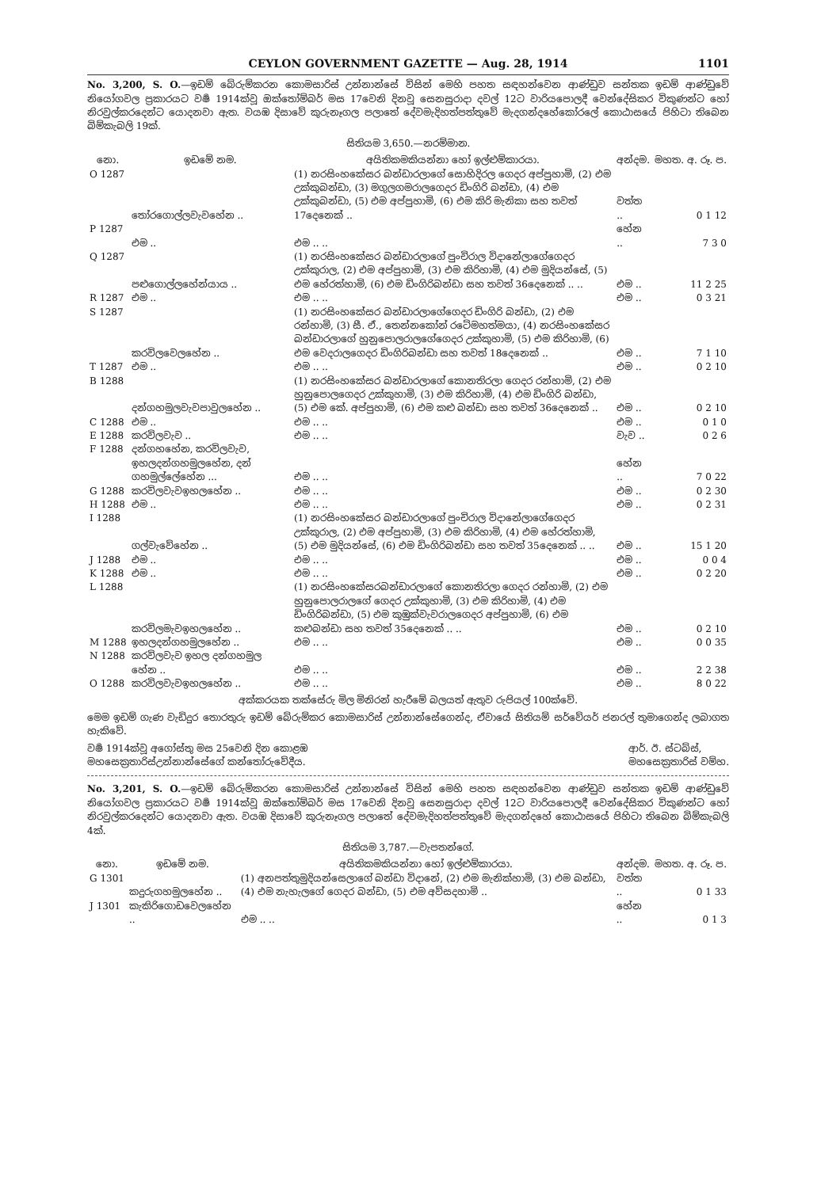CEYLON GOVERNMENT GAZETTE — Aug. 28, 1914 1101
No. 3,200, S. O.—ඉඩම් බේරුම්කරන කොමසාරිස් උන්නාන්සේ විසින් මෙහි පහත සඳහන්වෙන ආණ්ඩුව සන්තක ඉඩම් ආණ්ඩුවේ නියෝගවල ප්‍රකාරයට වර්‍ෂ 1914ක්වූ ඔක්තෝම්බර් මස 17වෙනි දිනවූ සෙනසුරාදා දවල් 12ට වාරියපොලදී වෙන්දේසිකර විකුණන්ට හෝ නිරවුල්කරදෙන්ට යොදනවා ඇත. වයඹ දිසාවේ කුරුනෑගල පලාතේ දේවමැදිහත්පත්තුවේ මැදගන්දහේකෝරලේ කොඨාසයේ පිහිටා තිබෙන බිම්කැබලි 19ක්.
සිතියම 3,650.—නරම්මාන.
| නො. | ඉඩමේ නම. | අයිතිකමකියන්නා හෝ ඉල්ළුම්කාරයා. | අන්දම. | මහත. අ. රූ. ප. |
| --- | --- | --- | --- | --- |
| O 1287 | තෝරගොල්ලවැවහේන .. | (1) නරසිංහකේසර බන්ඩාරලාගේ සොහිදිරල ගෙදර අප්පුහාමි, (2) එම උක්කුබන්ඩා, (3) මගුලගමරාලගෙදර ඩිංගිරි බන්ඩා, (4) එම උක්කුබන්ඩා, (5) එම අප්පුහාමි, (6) එම කිරි මැනිකා සහ තවත් 17දෙනෙක් .. | වත්ත .. | 0 1 12 |
| P 1287 | එම .. | එම .. .. | හේන .. | 7 3 0 |
| Q 1287 | පළුගොල්ලහේන්යාය .. | (1) නරසිංහකේසර බන්ඩාරලාගේ පුංචිරාල විදානේලාගේගෙදර උක්කුරාල, (2) එම අප්පුහාමි, (3) එම කිරිහාමි, (4) එම මුදියන්සේ, (5) එම හේරත්හාමි, (6) එම ඩිංගිරිබන්ඩා සහ තවත් 36දෙනෙක් .. .. | එම .. | 11 2 25 |
| R 1287 | එම .. | එම .. .. | එම .. | 0 3 21 |
| S 1287 | කරවිලවෙලහේන .. | (1) නරසිංහකේසර බන්ඩාරලාගේගෙදර ඩිංගිරි බන්ඩා, (2) එම රන්හාමි, (3) සී. ඒ., තෙන්නකෝන් රටේමහත්මයා, (4) නරසිංහකේසර බන්ඩාරලාගේ හුනුපොලරාලගේගෙදර උක්කුහාමි, (5) එම කිරිහාමි, (6) එම වෙදරාලගෙදර ඩිංගිරිබන්ඩා සහ තවත් 18දෙනෙක් .. | එම .. | 7 1 10 |
| T 1287 | එම .. | එම .. .. | එම .. | 0 2 10 |
| B 1288 | දන්ගහමුලවැවපාවුලහේන .. | (1) නරසිංහකේසර බන්ඩාරලාගේ කොනතිරලා ගෙදර රන්හාමි, (2) එම හුනුපොලගෙදර උක්කුහාමි, (3) එම කිරිහාමි, (4) එම ඩිංගිරි බන්ඩා, (5) එම කේ. අප්පුහාමි, (6) එම කළු බන්ඩා සහ තවත් 36දෙනෙක් .. | එම .. | 0 2 10 |
| C 1288 | එම .. | එම .. .. | එම .. | 0 1 0 |
| E 1288 | කරවිලවැව .. | එම .. .. | වැව .. | 0 2 6 |
| F 1288 | දන්ගහහේන, කරවිලවැව, ඉහලදන්ගහමුලහේන, දන් ගහමුල්ලේහේන ... | එම .. .. | හේන .. | 7 0 22 |
| G 1288 | කරවිලවැවඉහලහේන .. | එම .. .. | එම .. | 0 2 30 |
| H 1288 | එම .. | එම .. .. | එම .. | 0 2 31 |
| I 1288 | ගල්වැවේහේන .. | (1) නරසිංහකේසර බන්ඩාරලාගේ පුංචිරාල විදානේලාගේගෙදර උක්කුරාල, (2) එම අප්පුහාමි, (3) එම කිරිහාමි, (4) එම හේරත්හාමි, (5) එම මුදියන්සේ, (6) එම ඩිංගිරිබන්ඩා සහ තවත් 35දෙනෙක් .. .. | එම .. | 15 1 20 |
| J 1288 | එම .. | එම .. .. | එම .. | 0 0 4 |
| K 1288 | එම .. | එම .. .. | එම .. | 0 2 20 |
| L 1288 | කරවිලමැවඉහලහේන .. | (1) නරසිංහකේසරබන්ඩාරලාගේ කොනතිරලා ගෙදර රන්හාමි, (2) එම හුනුපොලරාලගේ ගෙදර උක්කුහාමි, (3) එම කිරිහාමි, (4) එම ඩිංගිරිබන්ඩා, (5) එම කුඹුක්වැවරාලගෙදර අප්පුහාමි, (6) එම කළුබන්ඩා සහ තවත් 35දෙනෙක් .. .. | එම .. | 0 2 10 |
| M 1288 | ඉහලදන්ගහමුලහේන .. | එම .. .. | එම .. | 0 0 35 |
| N 1288 | කරවිලවැව ඉහල දන්ගහමුල හේන .. | එම .. .. | එම .. | 2 2 38 |
| O 1288 | කරවිලවැවඉහලහේන .. | එම .. .. | එම .. | 8 0 22 |
අක්කරයක තක්සේරු මිල මිනිරන් හැරීමේ බලයත් ඇතුව රුපියල් 100ක්වේ.
මෙම ඉඩම් ගැණ වැඩිදුර තොරතුරු ඉඩම් බේරුම්කර කොමසාරිස් උන්නාන්සේගෙන්ද, ඒවායේ සිතියම් සර්වේයර් ජනරල් තුමාගෙන්ද ලබාගත හැකිවේ.
වර්‍ෂ 1914ක්වූ අගෝස්තු මස 25වෙනි දින කොළඹ
මහසෙක්‍රතාරිස්උන්නාන්සේගේ කන්තෝරුවේදීය.
ආර්. ඊ. ස්ටබ්ස්,
මහසෙක්‍රතාරිස් වම්හ.
No. 3,201, S. O.—ඉඩම් බේරුම්කරන කොමසාරිස් උන්නාන්සේ විසින් මෙහි පහත සඳහන්වෙන ආණ්ඩුව සන්තක ඉඩම් ආණ්ඩුවේ නියෝගවල ප්‍රකාරයට වර්‍ෂ 1914ක්වූ ඔක්තෝම්බර් මස 17වෙනි දිනවූ සෙනසුරාදා දවල් 12ට වාරියපොලදී වෙන්දේසිකර විකුණන්ට හෝ නිරවුල්කරදෙන්ට යොදනවා ඇත. වයඹ දිසාවේ කුරුනෑගල පලාතේ දේවමැදිහත්පත්තුවේ මැදගන්දහේ කොඨාසයේ පිහිටා තිබෙන බිම්කැබලි 4ක්.
සිතියම 3,787.—වැපතන්ගේ.
| නො. | ඉඩමේ නම. | අයිතිකමකියන්නා හෝ ඉල්ළුම්කාරයා. | අන්දම. | මහත. අ. රූ. ප. |
| --- | --- | --- | --- | --- |
| G 1301 | කදුරුගහමුලහේන .. | (1) අනපත්තුමුදියන්සෙලාගේ බන්ඩා විදානේ, (2) එම මැනික්හාමි, (3) එම බන්ඩා, (4) එම නැහැලගේ ගෙදර බන්ඩා, (5) එම අව්සදහාමි .. | වත්ත .. | 0 1 33 |
| J 1301 | කැකිරිගොඩවෙලහේන .. | එම .. .. | හේන .. | 0 1 3 |